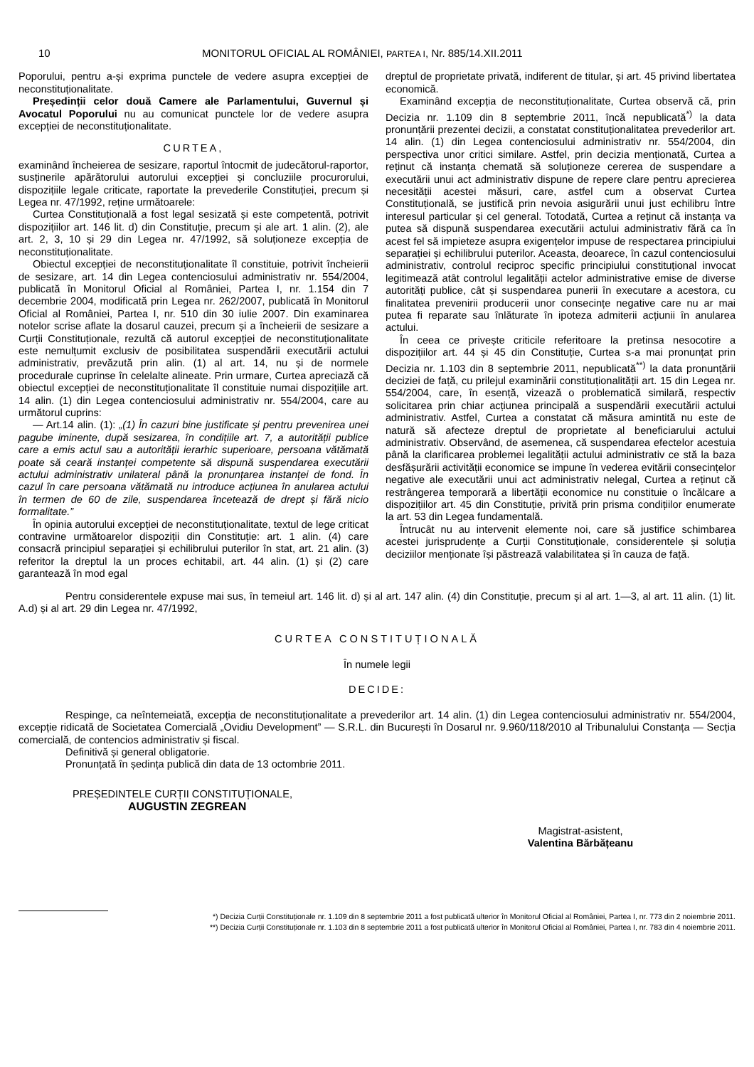10 MONITORUL OFICIAL AL ROMÂNIEI, PARTEA I, Nr. 885/14.XII.2011
Poporului, pentru a-și exprima punctele de vedere asupra excepției de neconstituționalitate.
Președinții celor două Camere ale Parlamentului, Guvernul și Avocatul Poporului nu au comunicat punctele lor de vedere asupra excepției de neconstituționalitate.
CURTEA,
examinând încheierea de sesizare, raportul întocmit de judecătorul-raportor, susținerile apărătorului autorului excepției și concluziile procurorului, dispozițiile legale criticate, raportate la prevederile Constituției, precum și Legea nr. 47/1992, reține următoarele:
Curtea Constituțională a fost legal sesizată și este competentă, potrivit dispozițiilor art. 146 lit. d) din Constituție, precum și ale art. 1 alin. (2), ale art. 2, 3, 10 și 29 din Legea nr. 47/1992, să soluționeze excepția de neconstituționalitate.
Obiectul excepției de neconstituționalitate îl constituie, potrivit încheierii de sesizare, art. 14 din Legea contenciosului administrativ nr. 554/2004, publicată în Monitorul Oficial al României, Partea I, nr. 1.154 din 7 decembrie 2004, modificată prin Legea nr. 262/2007, publicată în Monitorul Oficial al României, Partea I, nr. 510 din 30 iulie 2007. Din examinarea notelor scrise aflate la dosarul cauzei, precum și a încheierii de sesizare a Curții Constituționale, rezultă că autorul excepției de neconstituționalitate este nemulțumit exclusiv de posibilitatea suspendării executării actului administrativ, prevăzută prin alin. (1) al art. 14, nu și de normele procedurale cuprinse în celelalte alineate. Prin urmare, Curtea apreciază că obiectul excepției de neconstituționalitate îl constituie numai dispozițiile art. 14 alin. (1) din Legea contenciosului administrativ nr. 554/2004, care au următorul cuprins:
— Art.14 alin. (1): „(1) În cazuri bine justificate și pentru prevenirea unei pagube iminente, după sesizarea, în condițiile art. 7, a autorității publice care a emis actul sau a autorității ierarhic superioare, persoana vătămată poate să ceară instanței competente să dispună suspendarea executării actului administrativ unilateral până la pronunțarea instanței de fond. În cazul în care persoana vătămată nu introduce acțiunea în anularea actului în termen de 60 de zile, suspendarea încetează de drept și fără nicio formalitate.”
În opinia autorului excepției de neconstituționalitate, textul de lege criticat contravine următoarelor dispoziții din Constituție: art. 1 alin. (4) care consacră principiul separației și echilibrului puterilor în stat, art. 21 alin. (3) referitor la dreptul la un proces echitabil, art. 44 alin. (1) și (2) care garantează în mod egal
dreptul de proprietate privată, indiferent de titular, și art. 45 privind libertatea economică.
Examinând excepția de neconstituționalitate, Curtea observă că, prin Decizia nr. 1.109 din 8 septembrie 2011, încă nepublicată<sup>*)</sup> la data pronunțării prezentei decizii, a constatat constituționalitatea prevederilor art. 14 alin. (1) din Legea contenciosului administrativ nr. 554/2004, din perspectiva unor critici similare. Astfel, prin decizia menționată, Curtea a reținut că instanța chemată să soluționeze cererea de suspendare a executării unui act administrativ dispune de repere clare pentru aprecierea necesității acestei măsuri, care, astfel cum a observat Curtea Constituțională, se justifică prin nevoia asigurării unui just echilibru între interesul particular și cel general. Totodată, Curtea a reținut că instanța va putea să dispună suspendarea executării actului administrativ fără ca în acest fel să impieteze asupra exigențelor impuse de respectarea principiului separației și echilibrului puterilor. Aceasta, deoarece, în cazul contenciosului administrativ, controlul reciproc specific principiului constituțional invocat legitimează atât controlul legalității actelor administrative emise de diverse autorități publice, cât și suspendarea punerii în executare a acestora, cu finalitatea prevenirii producerii unor consecințe negative care nu ar mai putea fi reparate sau înlăturate în ipoteza admiterii acțiunii în anularea actului.
În ceea ce privește criticile referitoare la pretinsa nesocotire a dispozițiilor art. 44 și 45 din Constituție, Curtea s-a mai pronunțat prin Decizia nr. 1.103 din 8 septembrie 2011, nepublicată<sup>**)</sup> la data pronunțării deciziei de față, cu prilejul examinării constituționalității art. 15 din Legea nr. 554/2004, care, în esență, vizează o problematică similară, respectiv solicitarea prin chiar acțiunea principală a suspendării executării actului administrativ. Astfel, Curtea a constatat că măsura amintită nu este de natură să afecteze dreptul de proprietate al beneficiarului actului administrativ. Observând, de asemenea, că suspendarea efectelor acestuia până la clarificarea problemei legalității actului administrativ ce stă la baza desfășurării activității economice se impune în vederea evitării consecințelor negative ale executării unui act administrativ nelegal, Curtea a reținut că restrângerea temporară a libertății economice nu constituie o încălcare a dispozițiilor art. 45 din Constituție, privită prin prisma condițiilor enumerate la art. 53 din Legea fundamentală.
Întrucât nu au intervenit elemente noi, care să justifice schimbarea acestei jurisprudențe a Curții Constituționale, considerentele și soluția deciziilor menționate își păstrează valabilitatea și în cauza de față.
Pentru considerentele expuse mai sus, în temeiul art. 146 lit. d) și al art. 147 alin. (4) din Constituție, precum și al art. 1—3, al art. 11 alin. (1) lit. A.d) și al art. 29 din Legea nr. 47/1992,
CURTEA CONSTITUȚIONALĂ
În numele legii
DECIDE:
Respinge, ca neîntemeiată, excepția de neconstituționalitate a prevederilor art. 14 alin. (1) din Legea contenciosului administrativ nr. 554/2004, excepție ridicată de Societatea Comercială „Ovidiu Development” — S.R.L. din București în Dosarul nr. 9.960/118/2010 al Tribunalului Constanța — Secția comercială, de contencios administrativ și fiscal.
Definitivă și general obligatorie.
Pronunțată în ședința publică din data de 13 octombrie 2011.
PREȘEDINTELE CURȚII CONSTITUȚIONALE,
AUGUSTIN ZEGREAN
Magistrat-asistent,
Valentina Bărbățeanu
*) Decizia Curții Constituționale nr. 1.109 din 8 septembrie 2011 a fost publicată ulterior în Monitorul Oficial al României, Partea I, nr. 773 din 2 noiembrie 2011.
**) Decizia Curții Constituționale nr. 1.103 din 8 septembrie 2011 a fost publicată ulterior în Monitorul Oficial al României, Partea I, nr. 783 din 4 noiembrie 2011.